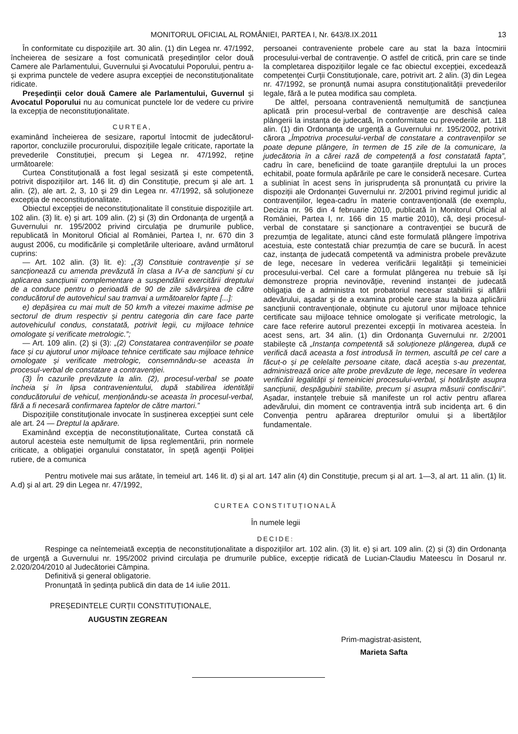MONITORUL OFICIAL AL ROMÂNIEI, PARTEA I, Nr. 643/8.IX.2011 13
În conformitate cu dispozițiile art. 30 alin. (1) din Legea nr. 47/1992, încheierea de sesizare a fost comunicată președinților celor două Camere ale Parlamentului, Guvernului și Avocatului Poporului, pentru a-și exprima punctele de vedere asupra excepției de neconstituționalitate ridicate.
Președinții celor două Camere ale Parlamentului, Guvernul și Avocatul Poporului nu au comunicat punctele lor de vedere cu privire la excepția de neconstituționalitate.
CURTEA,
examinând încheierea de sesizare, raportul întocmit de judecătorul-raportor, concluziile procurorului, dispozițiile legale criticate, raportate la prevederile Constituției, precum și Legea nr. 47/1992, reține următoarele:
Curtea Constituțională a fost legal sesizată și este competentă, potrivit dispozițiilor art. 146 lit. d) din Constituție, precum și ale art. 1 alin. (2), ale art. 2, 3, 10 și 29 din Legea nr. 47/1992, să soluționeze excepția de neconstituționalitate.
Obiectul excepției de neconstituționalitate îl constituie dispozițiile art. 102 alin. (3) lit. e) și art. 109 alin. (2) și (3) din Ordonanța de urgență a Guvernului nr. 195/2002 privind circulația pe drumurile publice, republicată în Monitorul Oficial al României, Partea I, nr. 670 din 3 august 2006, cu modificările și completările ulterioare, având următorul cuprins:
— Art. 102 alin. (3) lit. e): „(3) Constituie contravenție și se sancționează cu amenda prevăzută în clasa a IV-a de sancțiuni și cu aplicarea sancțiunii complementare a suspendării exercitării dreptului de a conduce pentru o perioadă de 90 de zile săvârșirea de către conducătorul de autovehicul sau tramvai a următoarelor fapte [...]:
e) depășirea cu mai mult de 50 km/h a vitezei maxime admise pe sectorul de drum respectiv și pentru categoria din care face parte autovehiculul condus, constatată, potrivit legii, cu mijloace tehnice omologate și verificate metrologic.”;
— Art. 109 alin. (2) și (3): „(2) Constatarea contravențiilor se poate face și cu ajutorul unor mijloace tehnice certificate sau mijloace tehnice omologate și verificate metrologic, consemnându-se aceasta în procesul-verbal de constatare a contravenției.
(3) În cazurile prevăzute la alin. (2), procesul-verbal se poate încheia și în lipsa contravenientului, după stabilirea identității conducătorului de vehicul, menționându-se aceasta în procesul-verbal, fără a fi necesară confirmarea faptelor de către martori.”
Dispozițiile constituționale invocate în susținerea excepției sunt cele ale art. 24 — Dreptul la apărare.
Examinând excepția de neconstituționalitate, Curtea constată că autorul acesteia este nemulțumit de lipsa reglementării, prin normele criticate, a obligației organului constatator, în speță agenții Poliției rutiere, de a comunica
persoanei contraveniente probele care au stat la baza întocmirii procesului-verbal de contravenție. O astfel de critică, prin care se tinde la completarea dispozițiilor legale ce fac obiectul excepției, excedează competenței Curții Constituționale, care, potrivit art. 2 alin. (3) din Legea nr. 47/1992, se pronunță numai asupra constituționalității prevederilor legale, fără a le putea modifica sau completa.
De altfel, persoana contravenientă nemulțumită de sancțiunea aplicată prin procesul-verbal de contravenție are deschisă calea plângerii la instanța de judecată, în conformitate cu prevederile art. 118 alin. (1) din Ordonanța de urgență a Guvernului nr. 195/2002, potrivit cărora „Împotriva procesului-verbal de constatare a contravențiilor se poate depune plângere, în termen de 15 zile de la comunicare, la judecătoria în a cărei rază de competență a fost constatată fapta”, cadru în care, beneficiind de toate garanțiile dreptului la un proces echitabil, poate formula apărările pe care le consideră necesare. Curtea a subliniat în acest sens în jurisprudența să pronunțată cu privire la dispoziții ale Ordonanței Guvernului nr. 2/2001 privind regimul juridic al contravențiilor, legea-cadru în materie contravențională (de exemplu, Decizia nr. 96 din 4 februarie 2010, publicată în Monitorul Oficial al României, Partea I, nr. 166 din 15 martie 2010), că, deși procesul-verbal de constatare și sancționare a contravenției se bucură de prezumția de legalitate, atunci când este formulată plângere împotriva acestuia, este contestată chiar prezumția de care se bucură. În acest caz, instanța de judecată competentă va administra probele prevăzute de lege, necesare în vederea verificării legalității și temeiniciei procesului-verbal. Cel care a formulat plângerea nu trebuie să își demonstreze propria nevinovăție, revenind instanței de judecată obligația de a administra tot probatoriul necesar stabilirii și aflării adevărului, așadar și de a examina probele care stau la baza aplicării sancțiunii contravenționale, obținute cu ajutorul unor mijloace tehnice certificate sau mijloace tehnice omologate și verificate metrologic, la care face referire autorul prezentei excepții în motivarea acesteia. În acest sens, art. 34 alin. (1) din Ordonanța Guvernului nr. 2/2001 stabilește că „Instanța competentă să soluționeze plângerea, după ce verifică dacă aceasta a fost introdusă în termen, ascultă pe cel care a făcut-o și pe celelalte persoane citate, dacă aceștia s-au prezentat, administrează orice alte probe prevăzute de lege, necesare în vederea verificării legalității și temeiniciei procesului-verbal, și hotărăște asupra sancțiunii, despăgubirii stabilite, precum și asupra măsurii confiscării”. Așadar, instanțele trebuie să manifeste un rol activ pentru aflarea adevărului, din moment ce contravenția intră sub incidența art. 6 din Convenția pentru apărarea drepturilor omului și a libertăților fundamentale.
Pentru motivele mai sus arătate, în temeiul art. 146 lit. d) și al art. 147 alin (4) din Constituție, precum și al art. 1—3, al art. 11 alin. (1) lit. A.d) și al art. 29 din Legea nr. 47/1992,
CURTEA CONSTITUȚIONALĂ
În numele legii
DECIDE:
Respinge ca neîntemeiată excepția de neconstituționalitate a dispozițiilor art. 102 alin. (3) lit. e) și art. 109 alin. (2) și (3) din Ordonanța de urgență a Guvernului nr. 195/2002 privind circulația pe drumurile publice, excepție ridicată de Lucian-Claudiu Mateescu în Dosarul nr. 2.020/204/2010 al Judecătoriei Câmpina.
Definitivă și general obligatorie.
Pronunțată în ședința publică din data de 14 iulie 2011.
PREȘEDINTELE CURȚII CONSTITUȚIONALE,
AUGUSTIN ZEGREAN
Prim-magistrat-asistent,
Marieta Safta